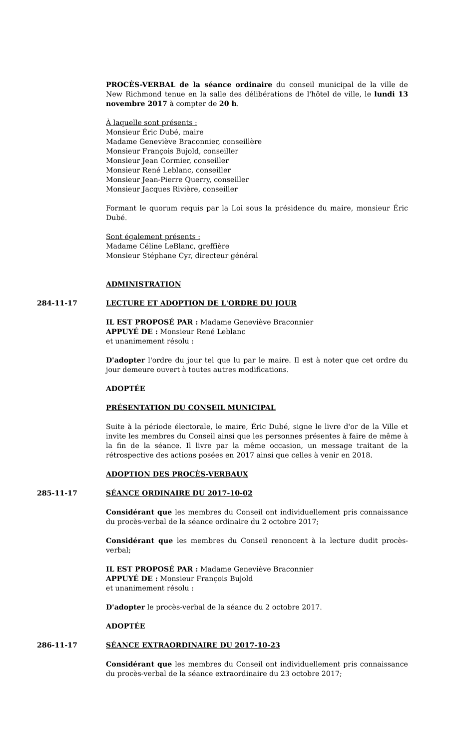PROCÈS-VERBAL de la séance ordinaire du conseil municipal de la ville de New Richmond tenue en la salle des délibérations de l'hôtel de ville, le lundi 13 novembre 2017 à compter de 20 h.
À laquelle sont présents :
Monsieur Éric Dubé, maire
Madame Geneviève Braconnier, conseillère
Monsieur François Bujold, conseiller
Monsieur Jean Cormier, conseiller
Monsieur René Leblanc, conseiller
Monsieur Jean-Pierre Querry, conseiller
Monsieur Jacques Rivière, conseiller
Formant le quorum requis par la Loi sous la présidence du maire, monsieur Éric Dubé.
Sont également présents :
Madame Céline LeBlanc, greffière
Monsieur Stéphane Cyr, directeur général
ADMINISTRATION
284-11-17 LECTURE ET ADOPTION DE L'ORDRE DU JOUR
IL EST PROPOSÉ PAR : Madame Geneviève Braconnier
APPUYÉ DE : Monsieur René Leblanc
et unanimement résolu :
D'adopter l'ordre du jour tel que lu par le maire. Il est à noter que cet ordre du jour demeure ouvert à toutes autres modifications.
ADOPTÉE
PRÉSENTATION DU CONSEIL MUNICIPAL
Suite à la période électorale, le maire, Éric Dubé, signe le livre d'or de la Ville et invite les membres du Conseil ainsi que les personnes présentes à faire de même à la fin de la séance. Il livre par la même occasion, un message traitant de la rétrospective des actions posées en 2017 ainsi que celles à venir en 2018.
ADOPTION DES PROCÈS-VERBAUX
285-11-17 SÉANCE ORDINAIRE DU 2017-10-02
Considérant que les membres du Conseil ont individuellement pris connaissance du procès-verbal de la séance ordinaire du 2 octobre 2017;
Considérant que les membres du Conseil renoncent à la lecture dudit procès-verbal;
IL EST PROPOSÉ PAR : Madame Geneviève Braconnier
APPUYÉ DE : Monsieur François Bujold
et unanimement résolu :
D'adopter le procès-verbal de la séance du 2 octobre 2017.
ADOPTÉE
286-11-17 SÉANCE EXTRAORDINAIRE DU 2017-10-23
Considérant que les membres du Conseil ont individuellement pris connaissance du procès-verbal de la séance extraordinaire du 23 octobre 2017;